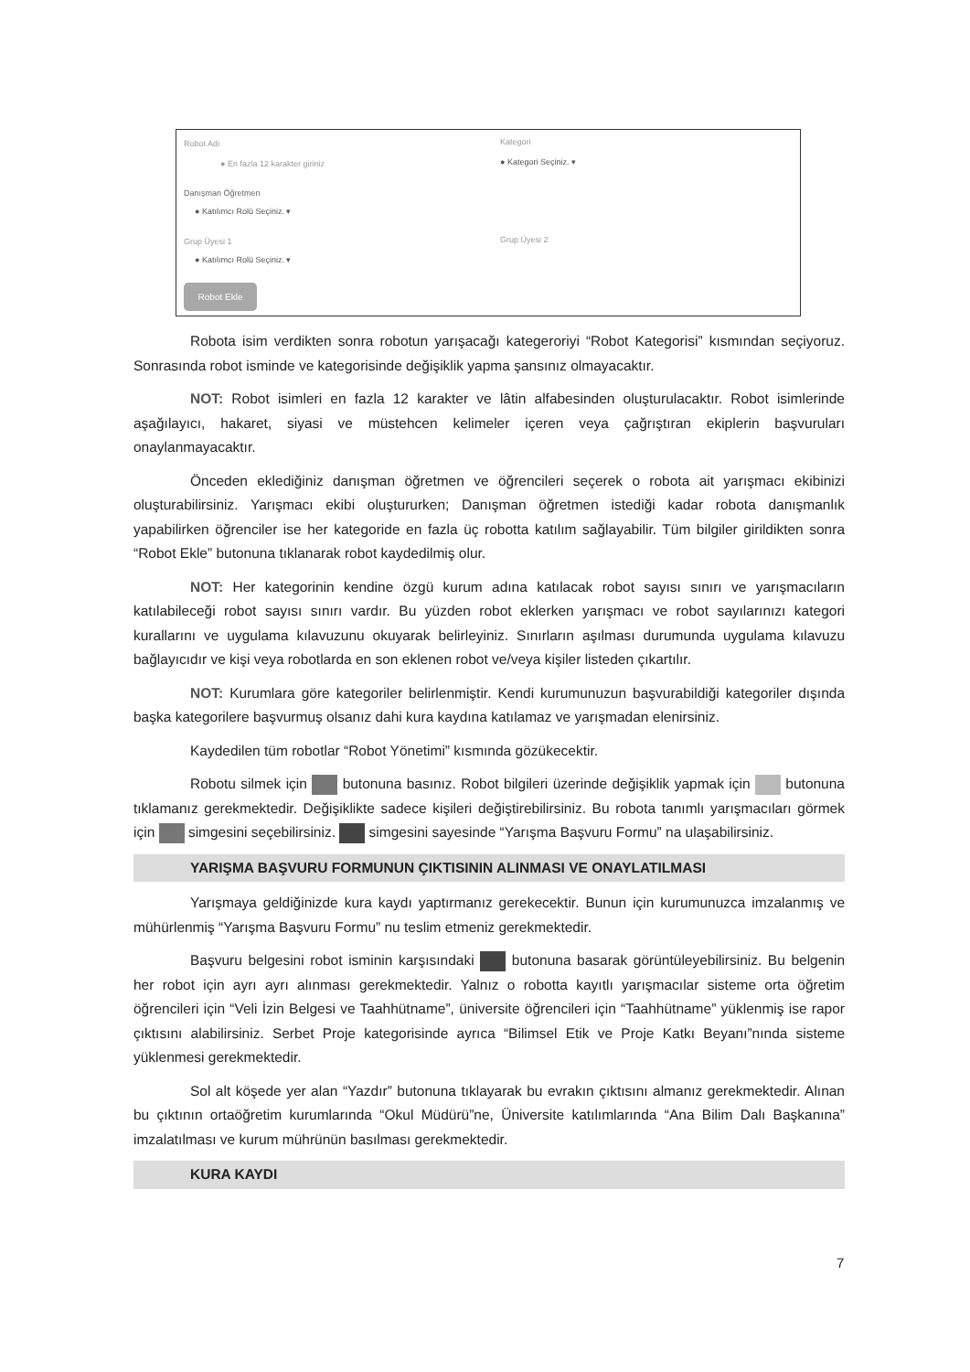Robot Adı
● En fazla 12 karakter giriniz
Kategori
● Kategori Seçiniz. ▾
Danışman Öğretmen
● Katılımcı Rolü Seçiniz. ▾
Grup Üyesi 1
● Katılımcı Rolü Seçiniz. ▾
Grup Üyesi 2
Robot Ekle
Robota isim verdikten sonra robotun yarışacağı kategeroriyi “Robot Kategorisi” kısmından seçiyoruz. Sonrasında robot isminde ve kategorisinde değişiklik yapma şansınız olmayacaktır.
NOT: Robot isimleri en fazla 12 karakter ve lâtin alfabesinden oluşturulacaktır. Robot isimlerinde aşağılayıcı, hakaret, siyasi ve müstehcen kelimeler içeren veya çağrıştıran ekiplerin başvuruları onaylanmayacaktır.
Önceden eklediğiniz danışman öğretmen ve öğrencileri seçerek o robota ait yarışmacı ekibinizi oluşturabilirsiniz. Yarışmacı ekibi oluştururken; Danışman öğretmen istediği kadar robota danışmanlık yapabilirken öğrenciler ise her kategoride en fazla üç robotta katılım sağlayabilir. Tüm bilgiler girildikten sonra “Robot Ekle” butonuna tıklanarak robot kaydedilmiş olur.
NOT: Her kategorinin kendine özgü kurum adına katılacak robot sayısı sınırı ve yarışmacıların katılabileceği robot sayısı sınırı vardır. Bu yüzden robot eklerken yarışmacı ve robot sayılarınızı kategori kurallarını ve uygulama kılavuzunu okuyarak belirleyiniz. Sınırların aşılması durumunda uygulama kılavuzu bağlayıcıdır ve kişi veya robotlarda en son eklenen robot ve/veya kişiler listeden çıkartılır.
NOT: Kurumlara göre kategoriler belirlenmiştir. Kendi kurumunuzun başvurabildiği kategoriler dışında başka kategorilere başvurmuş olsanız dahi kura kaydına katılamaz ve yarışmadan elenirsiniz.
Kaydedilen tüm robotlar “Robot Yönetimi” kısmında gözükecektir.
Robotu silmek için butonuna basınız. Robot bilgileri üzerinde değişiklik yapmak için butonuna tıklamanız gerekmektedir. Değişiklikte sadece kişileri değiştirebilirsiniz. Bu robota tanımlı yarışmacıları görmek için simgesini seçebilirsiniz. simgesini sayesinde “Yarışma Başvuru Formu” na ulaşabilirsiniz.
YARIŞMA BAŞVURU FORMUNUN ÇIKTISININ ALINMASI VE ONAYLATILMASI
Yarışmaya geldiğinizde kura kaydı yaptırmanız gerekecektir. Bunun için kurumunuzca imzalanmış ve mühürlenmiş “Yarışma Başvuru Formu” nu teslim etmeniz gerekmektedir.
Başvuru belgesini robot isminin karşısındaki butonuna basarak görüntüleyebilirsiniz. Bu belgenin her robot için ayrı ayrı alınması gerekmektedir. Yalnız o robotta kayıtlı yarışmacılar sisteme orta öğretim öğrencileri için “Veli İzin Belgesi ve Taahhütname”, üniversite öğrencileri için “Taahhütname” yüklenmiş ise rapor çıktısını alabilirsiniz. Serbet Proje kategorisinde ayrıca “Bilimsel Etik ve Proje Katkı Beyanı”nında sisteme yüklenmesi gerekmektedir.
Sol alt köşede yer alan “Yazdır” butonuna tıklayarak bu evrakın çıktısını almanız gerekmektedir. Alınan bu çıktının ortaöğretim kurumlarında “Okul Müdürü”ne, Üniversite katılımlarında “Ana Bilim Dalı Başkanına” imzalatılması ve kurum mührünün basılması gerekmektedir.
KURA KAYDI
7